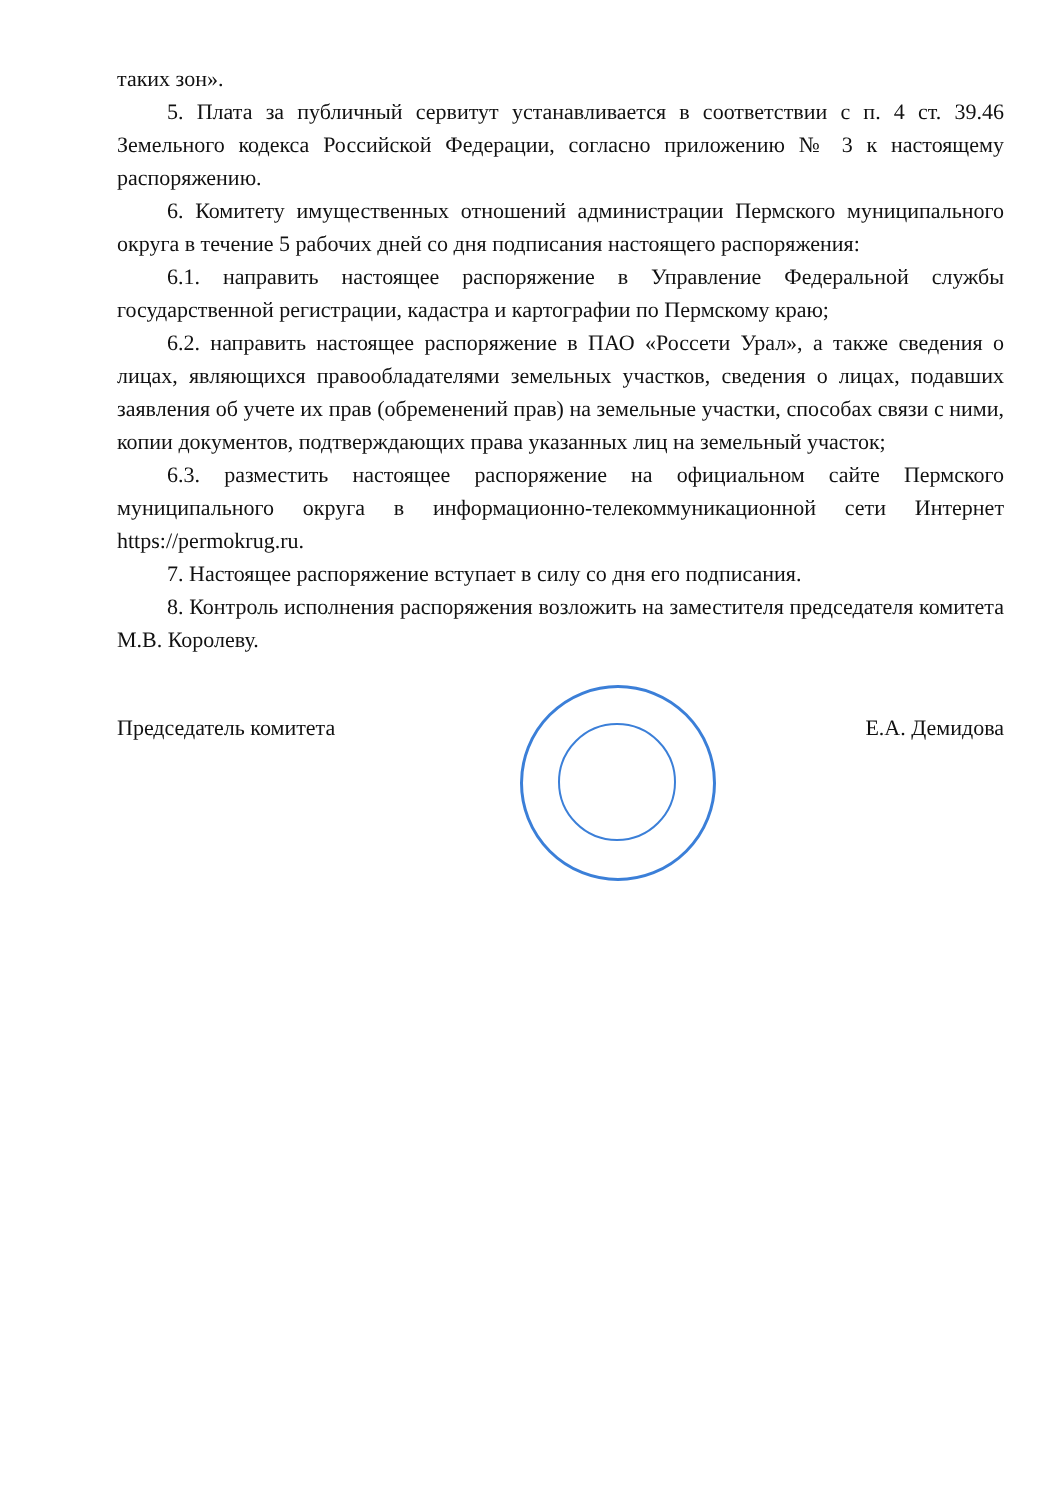таких зон».
5. Плата за публичный сервитут устанавливается в соответствии с п. 4 ст. 39.46 Земельного кодекса Российской Федерации, согласно приложению № 3 к настоящему распоряжению.
6. Комитету имущественных отношений администрации Пермского муниципального округа в течение 5 рабочих дней со дня подписания настоящего распоряжения:
6.1. направить настоящее распоряжение в Управление Федеральной службы государственной регистрации, кадастра и картографии по Пермскому краю;
6.2. направить настоящее распоряжение в ПАО «Россети Урал», а также сведения о лицах, являющихся правообладателями земельных участков, сведения о лицах, подавших заявления об учете их прав (обременений прав) на земельные участки, способах связи с ними, копии документов, подтверждающих права указанных лиц на земельный участок;
6.3. разместить настоящее распоряжение на официальном сайте Пермского муниципального округа в информационно-телекоммуникационной сети Интернет https://permokrug.ru.
7. Настоящее распоряжение вступает в силу со дня его подписания.
8. Контроль исполнения распоряжения возложить на заместителя председателя комитета М.В. Королеву.
Председатель комитета Е.А. Демидова